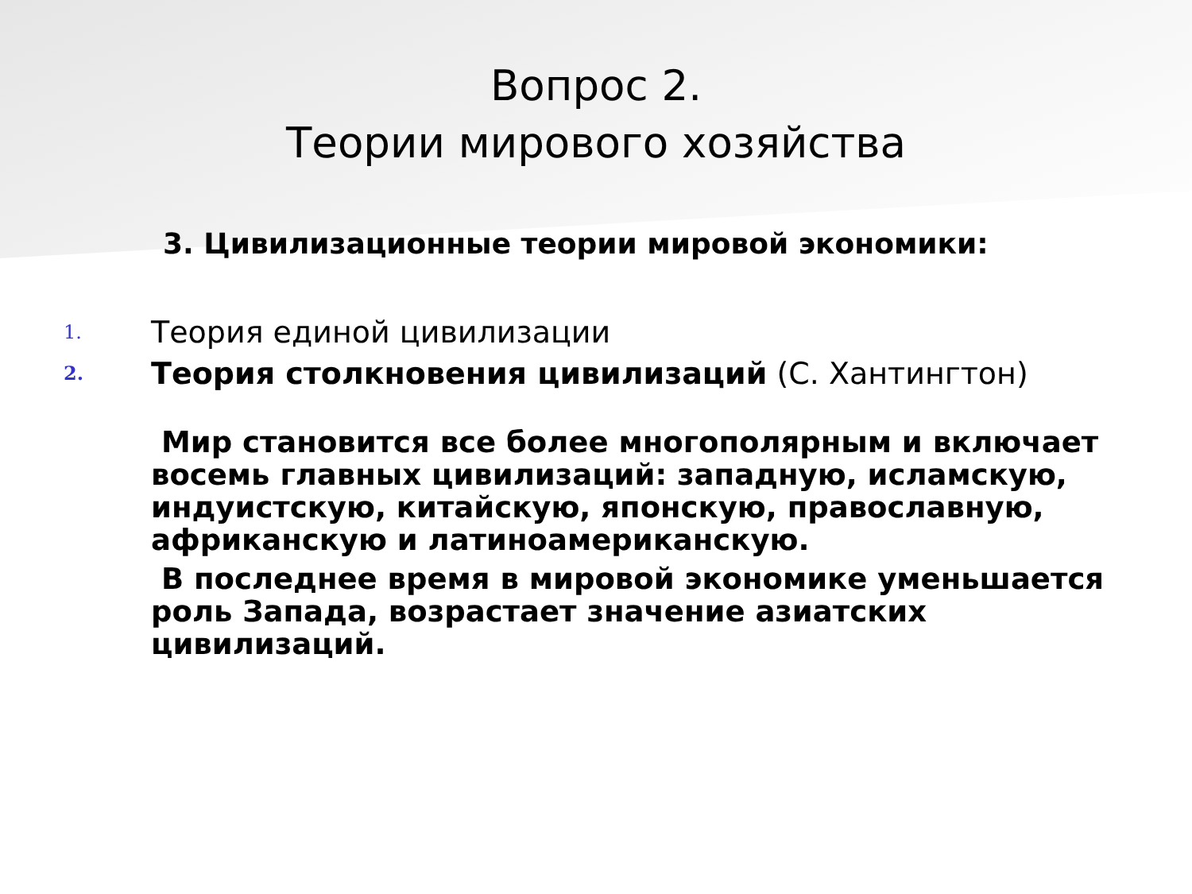Вопрос 2.
Теории мирового хозяйства
3. Цивилизационные теории мировой экономики:
1. Теория единой цивилизации
2. Теория столкновения цивилизаций (С. Хантингтон)
Мир становится все более многополярным и включает восемь главных цивилизаций: западную, исламскую, индуистскую, китайскую, японскую, православную, африканскую и латиноамериканскую.
В последнее время в мировой экономике уменьшается роль Запада, возрастает значение азиатских цивилизаций.